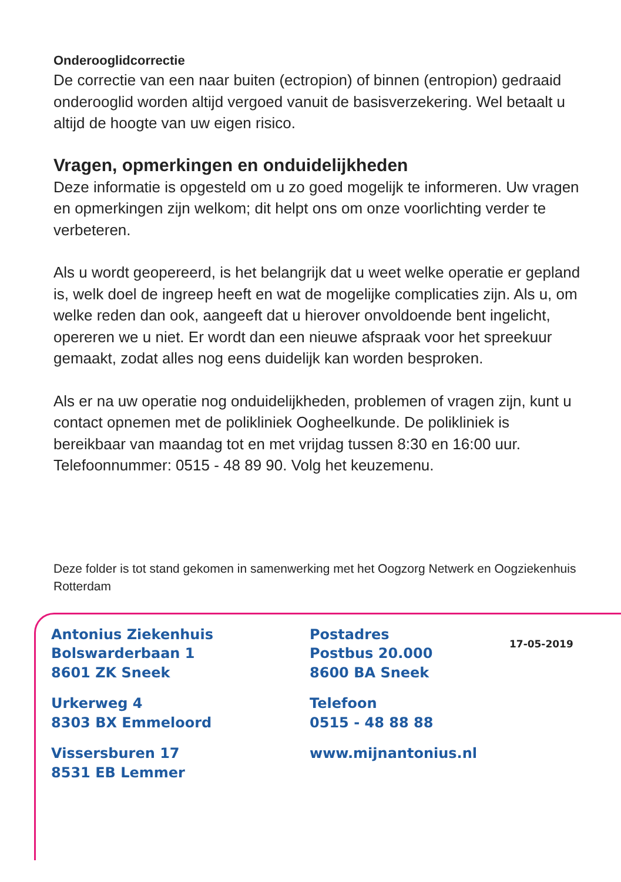Onderooglidcorrectie
De correctie van een naar buiten (ectropion) of binnen (entropion) gedraaid onderooglid worden altijd vergoed vanuit de basisverzekering. Wel betaalt u altijd de hoogte van uw eigen risico.
Vragen, opmerkingen en onduidelijkheden
Deze informatie is opgesteld om u zo goed mogelijk te informeren. Uw vragen en opmerkingen zijn welkom; dit helpt ons om onze voorlichting verder te verbeteren.
Als u wordt geopereerd, is het belangrijk dat u weet welke operatie er gepland is, welk doel de ingreep heeft en wat de mogelijke complicaties zijn. Als u, om welke reden dan ook, aangeeft dat u hierover onvoldoende bent ingelicht, opereren we u niet. Er wordt dan een nieuwe afspraak voor het spreekuur gemaakt, zodat alles nog eens duidelijk kan worden besproken.
Als er na uw operatie nog onduidelijkheden, problemen of vragen zijn, kunt u contact opnemen met de polikliniek Oogheelkunde. De polikliniek is bereikbaar van maandag tot en met vrijdag tussen 8:30 en 16:00 uur.
Telefoonnummer: 0515 - 48 89 90. Volg het keuzemenu.
Deze folder is tot stand gekomen in samenwerking met het Oogzorg Netwerk en Oogziekenhuis Rotterdam
Antonius Ziekenhuis
Bolswarderbaan 1
8601 ZK Sneek
Urkerweg 4
8303 BX Emmeloord
Vissersburen 17
8531 EB Lemmer
Postadres
Postbus 20.000
8600 BA Sneek
Telefoon
0515 - 48 88 88
www.mijnantonius.nl
17-05-2019